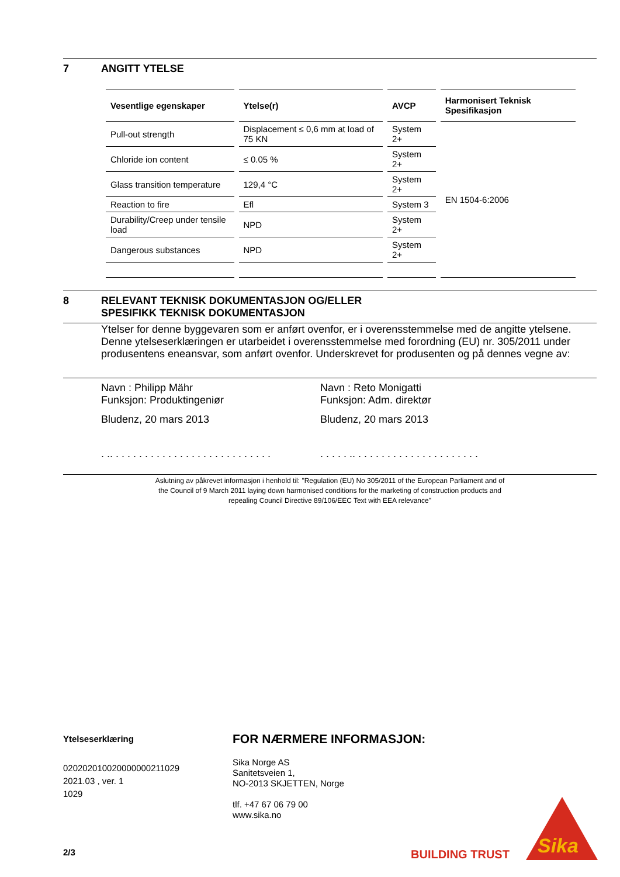7 ANGITT YTELSE
| Vesentlige egenskaper | Ytelse(r) | AVCP | Harmonisert Teknisk Spesifikasjon |
| --- | --- | --- | --- |
| Pull-out strength | Displacement ≤ 0,6 mm at load of 75 KN | System 2+ | EN 1504-6:2006 |
| Chloride ion content | ≤ 0.05 % | System 2+ | |
| Glass transition temperature | 129,4 °C | System 2+ | |
| Reaction to fire | Efl | System 3 | |
| Durability/Creep under tensile load | NPD | System 2+ | |
| Dangerous substances | NPD | System 2+ | |
8 RELEVANT TEKNISK DOKUMENTASJON OG/ELLER
SPESIFIKK TEKNISK DOKUMENTASJON
Ytelser for denne byggevaren som er anført ovenfor, er i overensstemmelse med de angitte ytelsene. Denne ytelseserklæringen er utarbeidet i overensstemmelse med forordning (EU) nr. 305/2011 under produsentens eneansvar, som anført ovenfor. Underskrevet for produsenten og på dennes vegne av:
Navn : Philipp Mähr
Funksjon: Produktingeniør
Bludenz, 20 mars 2013
. .. . . . . . . . . . . . . . . . . . . . . . . . . . . .
Navn : Reto Monigatti
Funksjon: Adm. direktør
Bludenz, 20 mars 2013
. . . . . .. . . . . . . . . . . . . . . . . . . . . .
Aslutning av påkrevet informasjon i henhold til: "Regulation (EU) No 305/2011 of the European Parliament and of
the Council of 9 March 2011 laying down harmonised conditions for the marketing of construction products and
repealing Council Directive 89/106/EEC Text with EEA relevance"
Ytelseserklæring
020202010020000000211029
2021.03 , ver. 1
1029
2/3
FOR NÆRMERE INFORMASJON:
Sika Norge AS
Sanitetsveien 1,
NO-2013 SKJETTEN, Norge
tlf. +47 67 06 79 00
www.sika.no
BUILDING TRUST
Sika